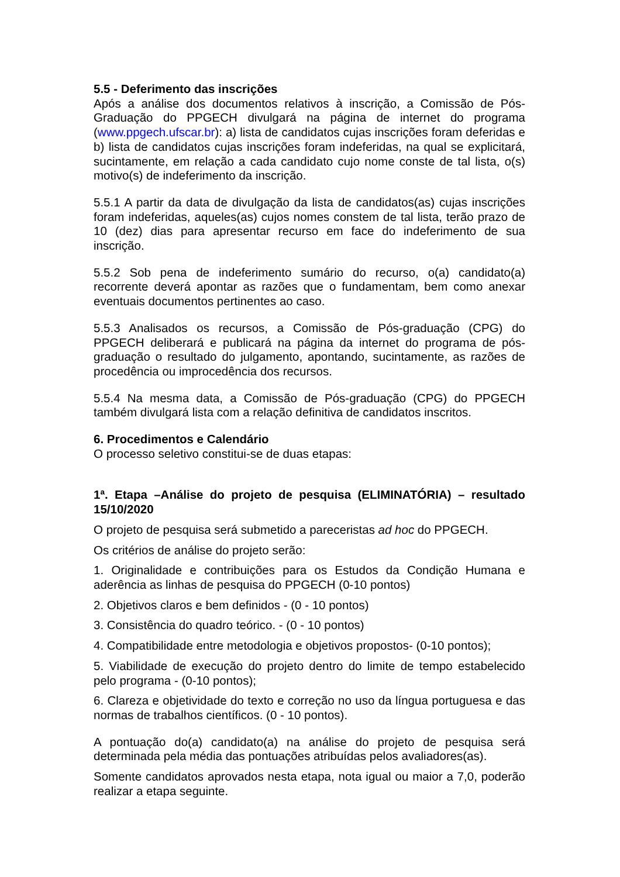5.5 - Deferimento das inscrições
Após a análise dos documentos relativos à inscrição, a Comissão de Pós-Graduação do PPGECH divulgará na página de internet do programa (www.ppgech.ufscar.br): a) lista de candidatos cujas inscrições foram deferidas e b) lista de candidatos cujas inscrições foram indeferidas, na qual se explicitará, sucintamente, em relação a cada candidato cujo nome conste de tal lista, o(s) motivo(s) de indeferimento da inscrição.
5.5.1 A partir da data de divulgação da lista de candidatos(as) cujas inscrições foram indeferidas, aqueles(as) cujos nomes constem de tal lista, terão prazo de 10 (dez) dias para apresentar recurso em face do indeferimento de sua inscrição.
5.5.2 Sob pena de indeferimento sumário do recurso, o(a) candidato(a) recorrente deverá apontar as razões que o fundamentam, bem como anexar eventuais documentos pertinentes ao caso.
5.5.3 Analisados os recursos, a Comissão de Pós-graduação (CPG) do PPGECH deliberará e publicará na página da internet do programa de pós-graduação o resultado do julgamento, apontando, sucintamente, as razões de procedência ou improcedência dos recursos.
5.5.4 Na mesma data, a Comissão de Pós-graduação (CPG) do PPGECH também divulgará lista com a relação definitiva de candidatos inscritos.
6. Procedimentos e Calendário
O processo seletivo constitui-se de duas etapas:
1ª. Etapa –Análise do projeto de pesquisa (ELIMINATÓRIA) – resultado 15/10/2020
O projeto de pesquisa será submetido a pareceristas ad hoc do PPGECH.
Os critérios de análise do projeto serão:
1. Originalidade e contribuições para os Estudos da Condição Humana e aderência as linhas de pesquisa do PPGECH (0-10 pontos)
2. Objetivos claros e bem definidos - (0 - 10 pontos)
3. Consistência do quadro teórico. - (0 - 10 pontos)
4. Compatibilidade entre metodologia e objetivos propostos- (0-10 pontos);
5. Viabilidade de execução do projeto dentro do limite de tempo estabelecido pelo programa - (0-10 pontos);
6. Clareza e objetividade do texto e correção no uso da língua portuguesa e das normas de trabalhos científicos. (0 - 10 pontos).
A pontuação do(a) candidato(a) na análise do projeto de pesquisa será determinada pela média das pontuações atribuídas pelos avaliadores(as).
Somente candidatos aprovados nesta etapa, nota igual ou maior a 7,0, poderão realizar a etapa seguinte.